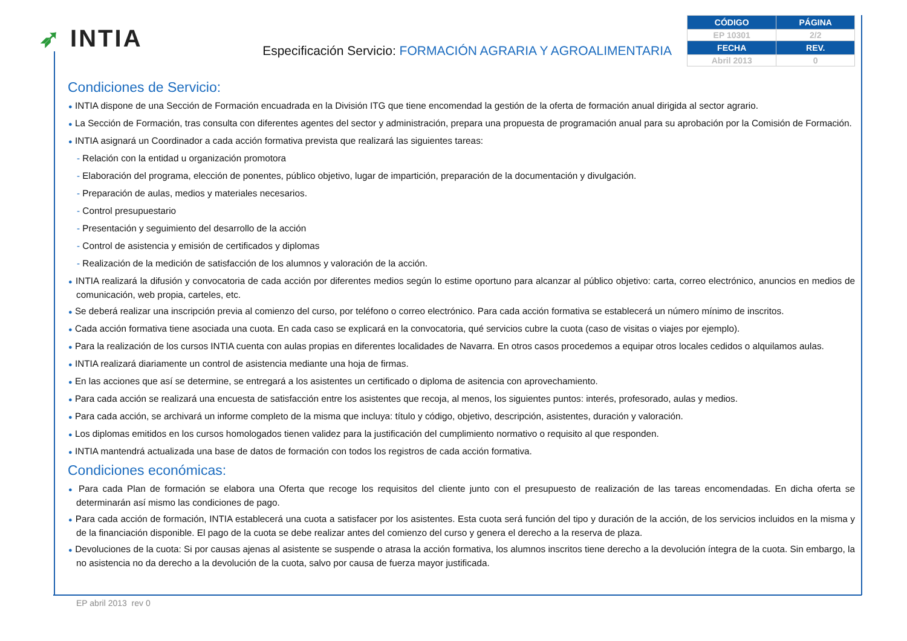➶ INTIA
Especificación Servicio: FORMACIÓN AGRARIA Y AGROALIMENTARIA
| CÓDIGO | PÁGINA |
| --- | --- |
| EP 10301 | 2/2 |
| FECHA | REV. |
| Abril 2013 | 0 |
Condiciones de Servicio:
● INTIA dispone de una Sección de Formación encuadrada en la División ITG que tiene encomendad la gestión de la oferta de formación anual dirigida al sector agrario.
● La Sección de Formación, tras consulta con diferentes agentes del sector y administración, prepara una propuesta de programación anual para su aprobación por la Comisión de Formación.
● INTIA asignará un Coordinador a cada acción formativa prevista que realizará las siguientes tareas:
- Relación con la entidad u organización promotora
- Elaboración del programa, elección de ponentes, público objetivo, lugar de impartición, preparación de la documentación y divulgación.
- Preparación de aulas, medios y materiales necesarios.
- Control presupuestario
- Presentación y seguimiento del desarrollo de la acción
- Control de asistencia y emisión de certificados y diplomas
- Realización de la medición de satisfacción de los alumnos y valoración de la acción.
● INTIA realizará la difusión y convocatoria de cada acción por diferentes medios según lo estime oportuno para alcanzar al público objetivo: carta, correo electrónico, anuncios en medios de comunicación, web propia, carteles, etc.
● Se deberá realizar una inscripción previa al comienzo del curso, por teléfono o correo electrónico. Para cada acción formativa se establecerá un número mínimo de inscritos.
● Cada acción formativa tiene asociada una cuota. En cada caso se explicará en la convocatoria, qué servicios cubre la cuota (caso de visitas o viajes por ejemplo).
● Para la realización de los cursos INTIA cuenta con aulas propias en diferentes localidades de Navarra. En otros casos procedemos a equipar otros locales cedidos o alquilamos aulas.
● INTIA realizará diariamente un control de asistencia mediante una hoja de firmas.
● En las acciones que así se determine, se entregará a los asistentes un certificado o diploma de asitencia con aprovechamiento.
● Para cada acción se realizará una encuesta de satisfacción entre los asistentes que recoja, al menos, los siguientes puntos: interés, profesorado, aulas y medios.
● Para cada acción, se archivará un informe completo de la misma que incluya: título y código, objetivo, descripción, asistentes, duración y valoración.
● Los diplomas emitidos en los cursos homologados tienen validez para la justificación del cumplimiento normativo o requisito al que responden.
● INTIA mantendrá actualizada una base de datos de formación con todos los registros de cada acción formativa.
Condiciones económicas:
● Para cada Plan de formación se elabora una Oferta que recoge los requisitos del cliente junto con el presupuesto de realización de las tareas encomendadas. En dicha oferta se determinarán así mismo las condiciones de pago.
● Para cada acción de formación, INTIA establecerá una cuota a satisfacer por los asistentes. Esta cuota será función del tipo y duración de la acción, de los servicios incluidos en la misma y de la financiación disponible. El pago de la cuota se debe realizar antes del comienzo del curso y genera el derecho a la reserva de plaza.
● Devoluciones de la cuota: Si por causas ajenas al asistente se suspende o atrasa la acción formativa, los alumnos inscritos tiene derecho a la devolución íntegra de la cuota. Sin embargo, la no asistencia no da derecho a la devolución de la cuota, salvo por causa de fuerza mayor justificada.
EP abril 2013 rev 0